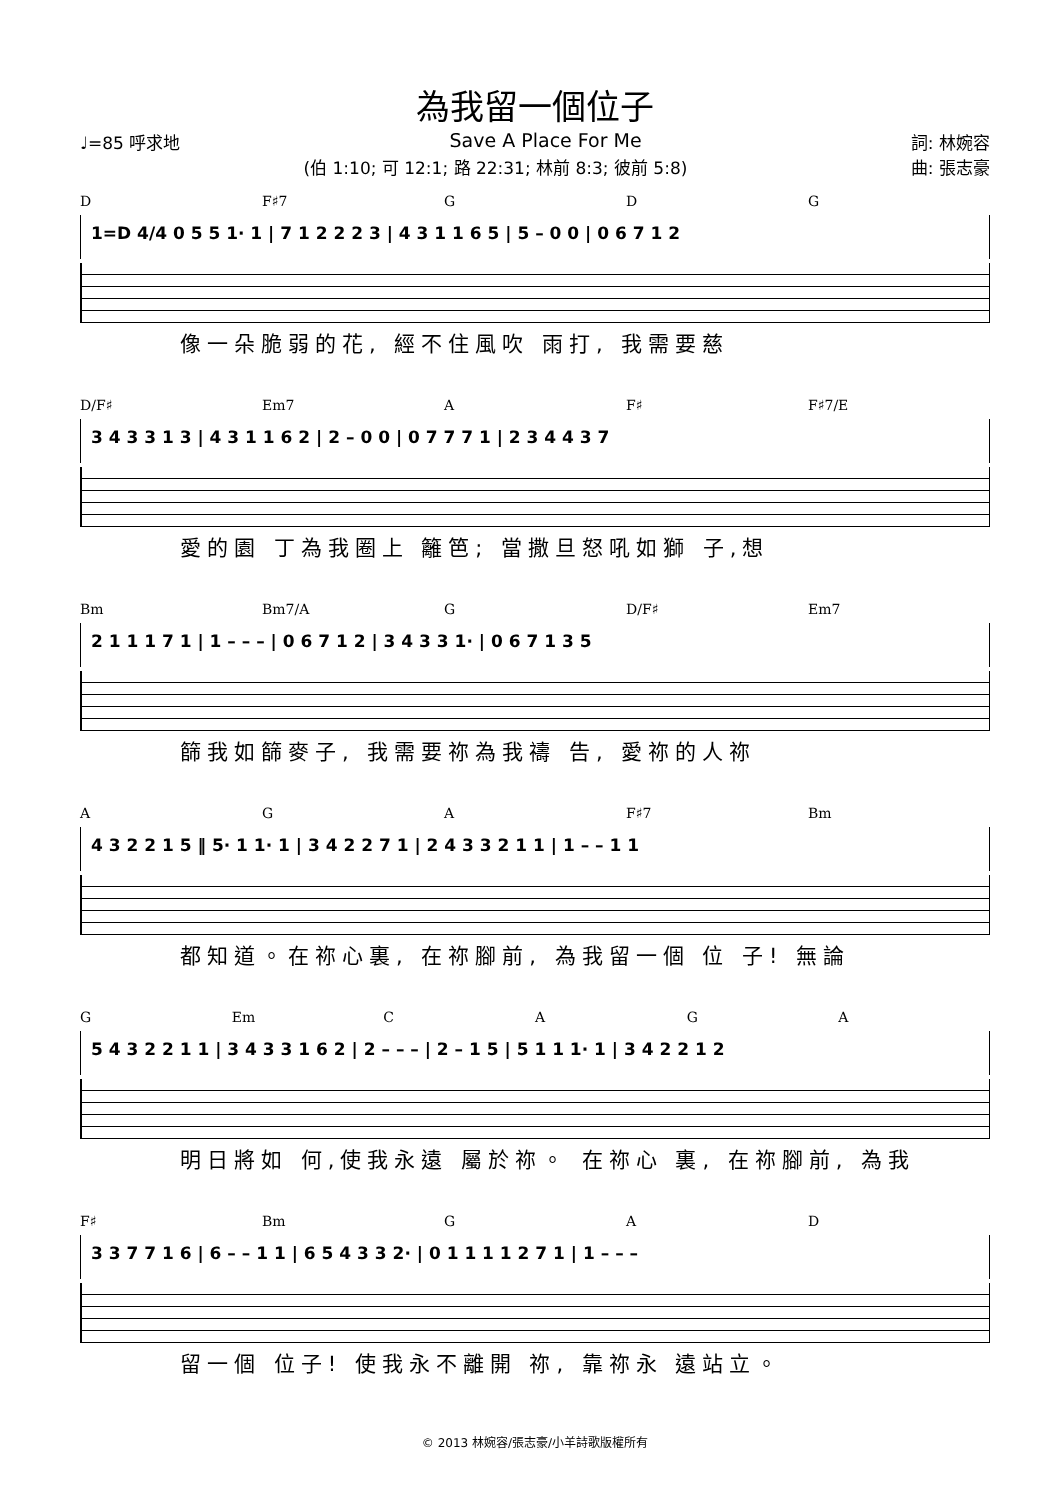為我留一個位子
♩=85 呼求地 Save A Place For Me 詞: 林婉容
(伯 1:10; 可 12:1; 路 22:31; 林前 8:3; 彼前 5:8) 曲: 張志豪
D F♯7 G D G
1=D 4/4 0 5 5 1· 1 | 7 1 2 2 2 3 | 4 3 1 1 6 5 | 5 – 0 0 | 0 6 7 1 2
像一朵脆弱的花, 經不住風吹 雨打, 我需要慈
D/F♯ Em7 A F♯ F♯7/E
3 4 3 3 1 3 | 4 3 1 1 6 2 | 2 – 0 0 | 0 7 7 7 1 | 2 3 4 4 3 7
愛的園 丁為我圈上 籬笆; 當撒旦怒吼如獅 子,想
Bm Bm7/A G D/F♯ Em7
2 1 1 1 7 1 | 1 – – – | 0 6 7 1 2 | 3 4 3 3 1· | 0 6 7 1 3 5
篩我如篩麥子, 我需要祢為我禱 告, 愛祢的人祢
A G A F♯7 Bm
4 3 2 2 1 5 ‖ 5· 1 1· 1 | 3 4 2 2 7 1 | 2 4 3 3 2 1 1 | 1 – – 1 1
都知道。在祢心裏, 在祢腳前, 為我留一個 位 子! 無論
G Em CAGA
5 4 3 2 2 1 1 | 3 4 3 3 1 6 2 | 2 – – – | 2 – 1 5 | 5 1 1 1· 1 | 3 4 2 2 1 2
明日將如 何,使我永遠 屬於祢。 在祢心 裏, 在祢腳前, 為我
F♯ Bm G A D
3 3 7 7 1 6 | 6 – – 1 1 | 6 5 4 3 3 2· | 0 1 1 1 1 2 7 1 | 1 – – –
留一個 位子! 使我永不離開 祢, 靠祢永 遠站立。
© 2013 林婉容/張志豪/小羊詩歌版權所有